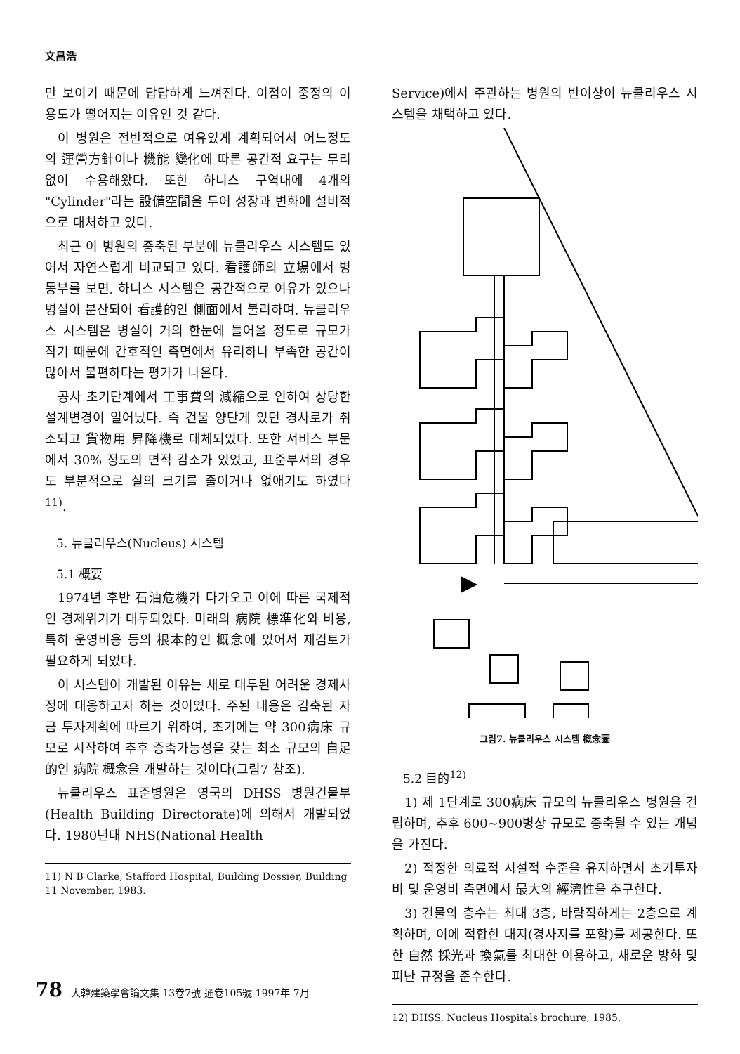文昌浩
만 보이기 때문에 답답하게 느껴진다. 이점이 중정의 이용도가 떨어지는 이유인 것 같다.
이 병원은 전반적으로 여유있게 계획되어서 어느정도의 運營方針이나 機能 變化에 따른 공간적 요구는 무리없이 수용해왔다. 또한 하니스 구역내에 4개의 "Cylinder"라는 設備空間을 두어 성장과 변화에 설비적으로 대처하고 있다.
최근 이 병원의 증축된 부분에 뉴클리우스 시스템도 있어서 자연스럽게 비교되고 있다. 看護師의 立場에서 병동부를 보면, 하니스 시스템은 공간적으로 여유가 있으나 병실이 분산되어 看護的인 側面에서 불리하며, 뉴클리우스 시스템은 병실이 거의 한눈에 들어올 정도로 규모가 작기 때문에 간호적인 측면에서 유리하나 부족한 공간이 많아서 불편하다는 평가가 나온다.
공사 초기단계에서 工事費의 減縮으로 인하여 상당한 설계변경이 일어났다. 즉 건물 양단게 있던 경사로가 취소되고 貨物用 昇降機로 대체되었다. 또한 서비스 부문에서 30% 정도의 면적 감소가 있었고, 표준부서의 경우도 부분적으로 실의 크기를 줄이거나 없애기도 하였다<sup>11)</sup>.
5. 뉴클리우스(Nucleus) 시스템
5.1 概要
1974년 후반 石油危機가 다가오고 이에 따른 국제적인 경제위기가 대두되었다. 미래의 病院 標準化와 비용, 특히 운영비용 등의 根本的인 概念에 있어서 재검토가 필요하게 되었다.
이 시스템이 개발된 이유는 새로 대두된 어려운 경제사정에 대응하고자 하는 것이었다. 주된 내용은 감축된 자금 투자계획에 따르기 위하여, 초기에는 약 300病床 규모로 시작하여 추후 증축가능성을 갖는 최소 규모의 自足的인 病院 概念을 개발하는 것이다(그림7 참조).
뉴클리우스 표준병원은 영국의 DHSS 병원건물부(Health Building Directorate)에 의해서 개발되었다. 1980년대 NHS(National Health
11) N B Clarke, Stafford Hospital, Building Dossier, Building 11 November, 1983.
Service)에서 주관하는 병원의 반이상이 뉴클리우스 시스템을 채택하고 있다.
그림7. 뉴클리우스 시스템 槪念圖
5.2 目的<sup>12)</sup>
1) 제 1단계로 300病床 규모의 뉴클리우스 병원을 건립하며, 추후 600~900병상 규모로 증축될 수 있는 개념을 가진다.
2) 적정한 의료적 시설적 수준을 유지하면서 초기투자비 및 운영비 측면에서 最大의 經濟性을 추구한다.
3) 건물의 층수는 최대 3층, 바람직하게는 2층으로 계획하며, 이에 적합한 대지(경사지를 포함)를 제공한다. 또한 自然 採光과 換氣를 최대한 이용하고, 새로운 방화 및 피난 규정을 준수한다.
12) DHSS, Nucleus Hospitals brochure, 1985.
78 大韓建築學會論文集 13卷7號 通卷105號 1997年 7月